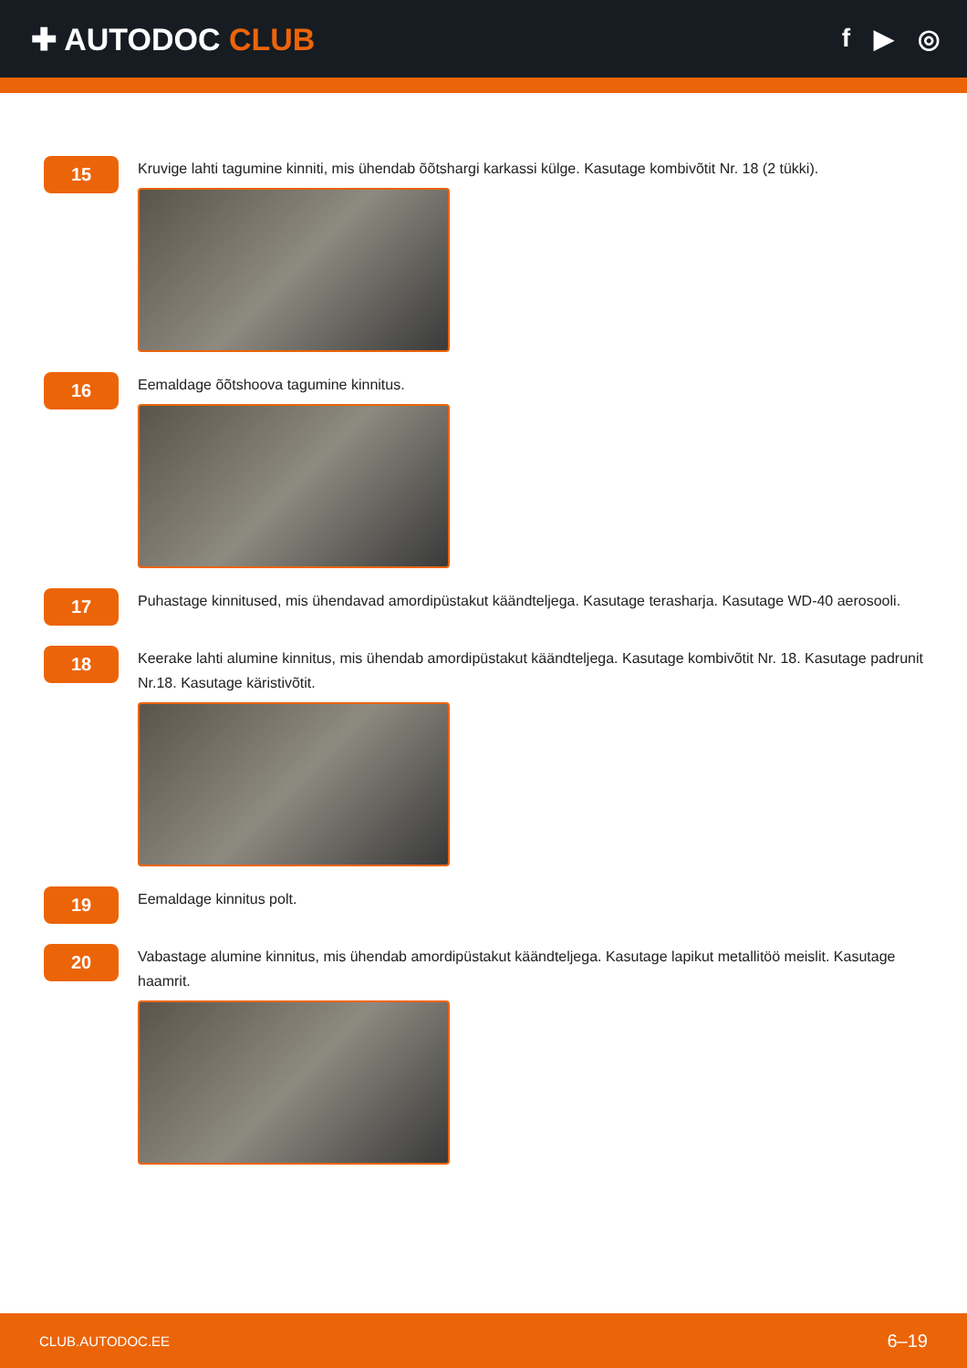✚ AUTODOC CLUB
f ▶ ◎
15
Kruvige lahti tagumine kinniti, mis ühendab õõtshargi karkassi külge. Kasutage kombivõtit Nr. 18 (2 tükki).
16
Eemaldage õõtshoova tagumine kinnitus.
17
Puhastage kinnitused, mis ühendavad amordipüstakut käändteljega. Kasutage terasharja. Kasutage WD-40 aerosooli.
18
Keerake lahti alumine kinnitus, mis ühendab amordipüstakut käändteljega. Kasutage kombivõtit Nr. 18. Kasutage padrunit Nr.18. Kasutage käristivõtit.
19
Eemaldage kinnitus polt.
20
Vabastage alumine kinnitus, mis ühendab amordipüstakut käändteljega. Kasutage lapikut metallitöö meislit. Kasutage haamrit.
CLUB.AUTODOC.EE 6–19